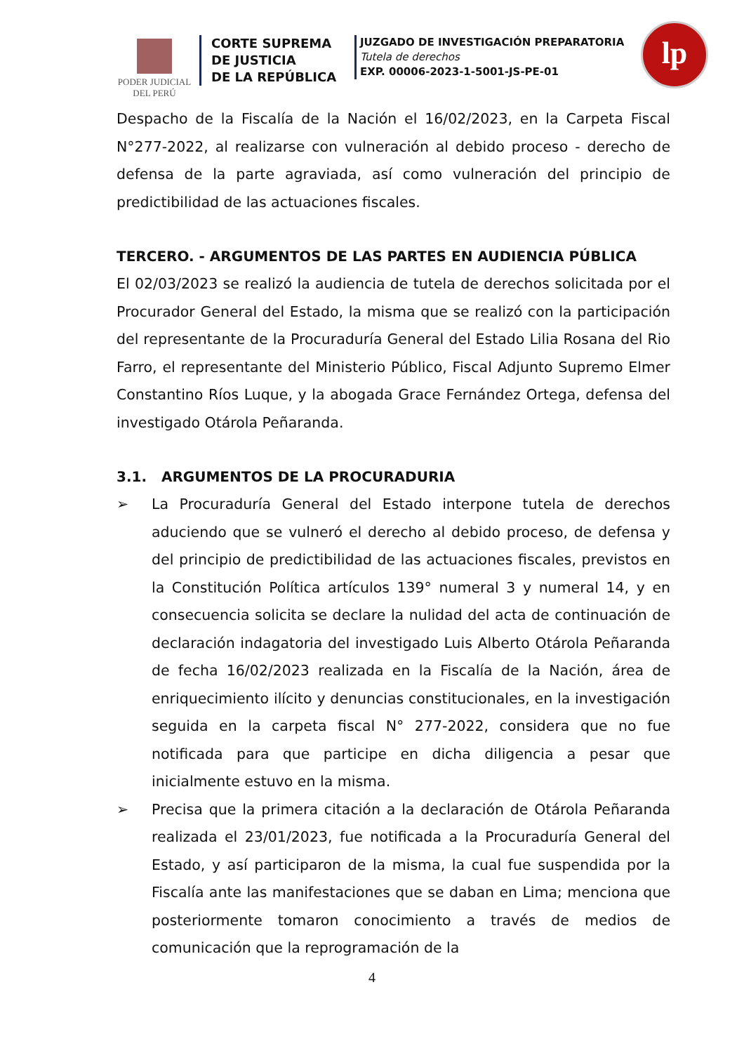PODER JUDICIAL
DEL PERÚ
CORTE SUPREMA
DE JUSTICIA
DE LA REPÚBLICA
JUZGADO DE INVESTIGACIÓN PREPARATORIA
Tutela de derechos
EXP. 00006-2023-1-5001-JS-PE-01
lp
Despacho de la Fiscalía de la Nación el 16/02/2023, en la Carpeta Fiscal N°277-2022, al realizarse con vulneración al debido proceso - derecho de defensa de la parte agraviada, así como vulneración del principio de predictibilidad de las actuaciones fiscales.
TERCERO. - ARGUMENTOS DE LAS PARTES EN AUDIENCIA PÚBLICA
El 02/03/2023 se realizó la audiencia de tutela de derechos solicitada por el Procurador General del Estado, la misma que se realizó con la participación del representante de la Procuraduría General del Estado Lilia Rosana del Rio Farro, el representante del Ministerio Público, Fiscal Adjunto Supremo Elmer Constantino Ríos Luque, y la abogada Grace Fernández Ortega, defensa del investigado Otárola Peñaranda.
3.1. ARGUMENTOS DE LA PROCURADURIA
➢ La Procuraduría General del Estado interpone tutela de derechos aduciendo que se vulneró el derecho al debido proceso, de defensa y del principio de predictibilidad de las actuaciones fiscales, previstos en la Constitución Política artículos 139° numeral 3 y numeral 14, y en consecuencia solicita se declare la nulidad del acta de continuación de declaración indagatoria del investigado Luis Alberto Otárola Peñaranda de fecha 16/02/2023 realizada en la Fiscalía de la Nación, área de enriquecimiento ilícito y denuncias constitucionales, en la investigación seguida en la carpeta fiscal N° 277-2022, considera que no fue notificada para que participe en dicha diligencia a pesar que inicialmente estuvo en la misma.
➢ Precisa que la primera citación a la declaración de Otárola Peñaranda realizada el 23/01/2023, fue notificada a la Procuraduría General del Estado, y así participaron de la misma, la cual fue suspendida por la Fiscalía ante las manifestaciones que se daban en Lima; menciona que posteriormente tomaron conocimiento a través de medios de comunicación que la reprogramación de la
4